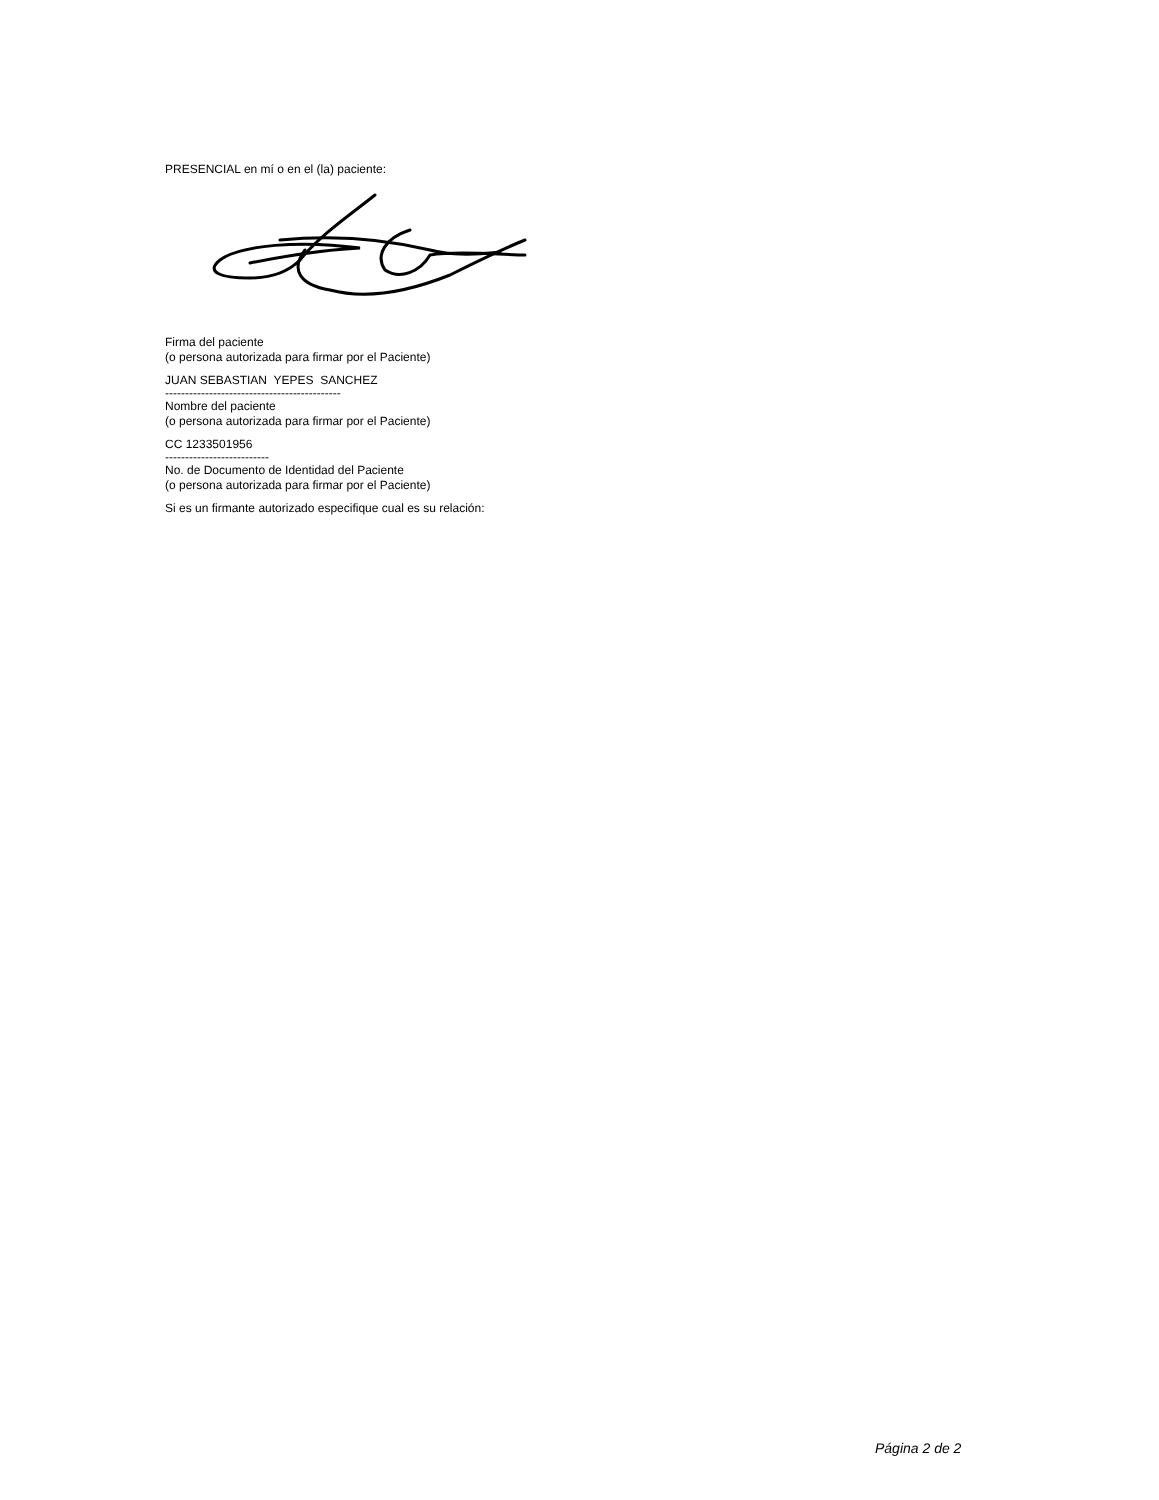PRESENCIAL en mí o en el (la) paciente:
Firma del paciente
(o persona autorizada para firmar por el Paciente)
JUAN SEBASTIAN YEPES SANCHEZ
--------------------------------------------
Nombre del paciente
(o persona autorizada para firmar por el Paciente)
CC 1233501956
--------------------------
No. de Documento de Identidad del Paciente
(o persona autorizada para firmar por el Paciente)
Si es un firmante autorizado especifique cual es su relación:
Página 2 de 2